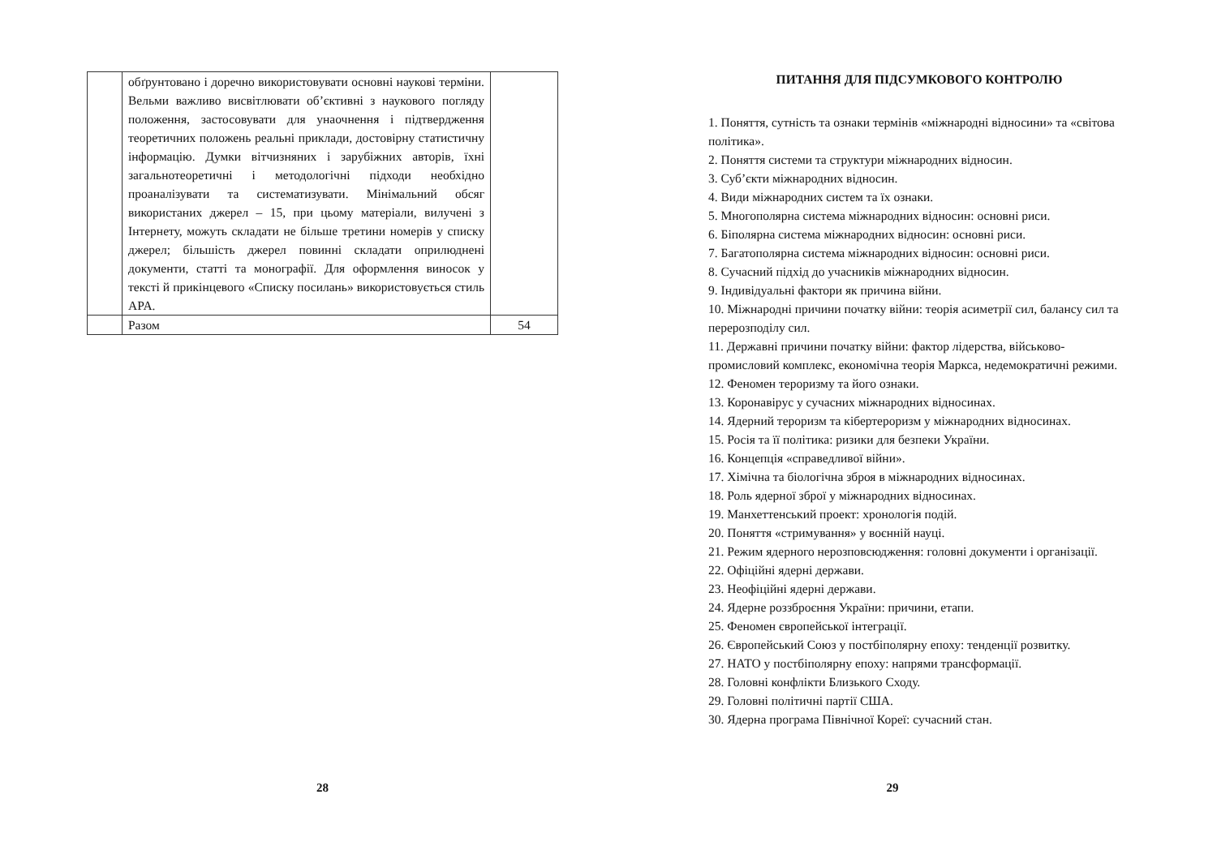| | обґрунтовано і доречно використовувати основні наукові терміни. Вельми важливо висвітлювати об’єктивні з наукового погляду положення, застосовувати для унаочнення і підтвердження теоретичних положень реальні приклади, достовірну статистичну інформацію. Думки вітчизняних і зарубіжних авторів, їхні загальнотеоретичні і методологічні підходи необхідно проаналізувати та систематизувати. Мінімальний обсяг використаних джерел – 15, при цьому матеріали, вилучені з Інтернету, можуть складати не більше третини номерів у списку джерел; більшість джерел повинні складати оприлюднені документи, статті та монографії. Для оформлення виносок у тексті й прикінцевого «Списку посилань» використовується стиль APA. | |
| | Разом | 54 |
28
ПИТАННЯ ДЛЯ ПІДСУМКОВОГО КОНТРОЛЮ
1. Поняття, сутність та ознаки термінів «міжнародні відносини» та «світова політика».
2. Поняття системи та структури міжнародних відносин.
3. Суб’єкти міжнародних відносин.
4. Види міжнародних систем та їх ознаки.
5. Многополярна система міжнародних відносин: основні риси.
6. Біполярна система міжнародних відносин: основні риси.
7. Багатополярна система міжнародних відносин: основні риси.
8. Сучасний підхід до учасників міжнародних відносин.
9. Індивідуальні фактори як причина війни.
10. Міжнародні причини початку війни: теорія асиметрії сил, балансу сил та перерозподілу сил.
11. Державні причини початку війни: фактор лідерства, військово-промисловий комплекс, економічна теорія Маркса, недемократичні режими.
12. Феномен тероризму та його ознаки.
13. Коронавірус у сучасних міжнародних відносинах.
14. Ядерний тероризм та кібертероризм у міжнародних відносинах.
15. Росія та її політика: ризики для безпеки України.
16. Концепція «справедливої війни».
17. Хімічна та біологічна зброя в міжнародних відносинах.
18. Роль ядерної зброї у міжнародних відносинах.
19. Манхеттенський проект: хронологія подій.
20. Поняття «стримування» у воєнній науці.
21. Режим ядерного нерозповсюдження: головні документи і організації.
22. Офіційні ядерні держави.
23. Неофіційні ядерні держави.
24. Ядерне роззброєння України: причини, етапи.
25. Феномен європейської інтеграції.
26. Європейський Союз у постбіполярну епоху: тенденції розвитку.
27. НАТО у постбіполярну епоху: напрями трансформації.
28. Головні конфлікти Близького Сходу.
29. Головні політичні партії США.
30. Ядерна програма Північної Кореї: сучасний стан.
29